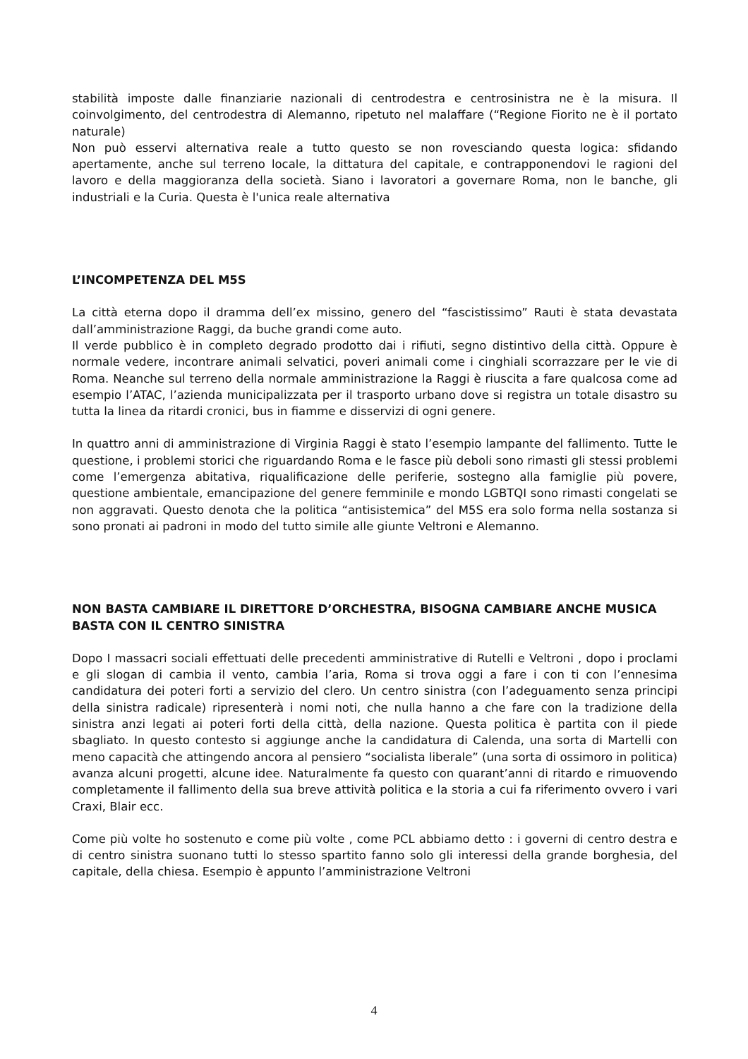stabilità imposte dalle finanziarie nazionali di centrodestra e centrosinistra ne è la misura. Il coinvolgimento, del centrodestra di Alemanno, ripetuto nel malaffare (“Regione Fiorito ne è il portato naturale)
Non può esservi alternativa reale a tutto questo se non rovesciando questa logica: sfidando apertamente, anche sul terreno locale, la dittatura del capitale, e contrapponendovi le ragioni del lavoro e della maggioranza della società. Siano i lavoratori a governare Roma, non le banche, gli industriali e la Curia. Questa è l'unica reale alternativa
L’INCOMPETENZA DEL M5S
La città eterna dopo il dramma dell’ex missino, genero del “fascistissimo” Rauti è stata devastata dall’amministrazione Raggi, da buche grandi come auto.
Il verde pubblico è in completo degrado prodotto dai i rifiuti, segno distintivo della città. Oppure è normale vedere, incontrare animali selvatici, poveri animali come i cinghiali scorrazzare per le vie di Roma. Neanche sul terreno della normale amministrazione la Raggi è riuscita a fare qualcosa come ad esempio l’ATAC, l’azienda municipalizzata per il trasporto urbano dove si registra un totale disastro su tutta la linea da ritardi cronici, bus in fiamme e disservizi di ogni genere.
In quattro anni di amministrazione di Virginia Raggi è stato l’esempio lampante del fallimento. Tutte le questione, i problemi storici che riguardando Roma e le fasce più deboli sono rimasti gli stessi problemi come l’emergenza abitativa, riqualificazione delle periferie, sostegno alla famiglie più povere, questione ambientale, emancipazione del genere femminile e mondo LGBTQI sono rimasti congelati se non aggravati. Questo denota che la politica “antisistemica” del M5S era solo forma nella sostanza si sono pronati ai padroni in modo del tutto simile alle giunte Veltroni e Alemanno.
NON BASTA CAMBIARE IL DIRETTORE D’ORCHESTRA, BISOGNA CAMBIARE ANCHE MUSICA
BASTA CON IL CENTRO SINISTRA
Dopo I massacri sociali effettuati delle precedenti amministrative di Rutelli e Veltroni , dopo i proclami e gli slogan di cambia il vento, cambia l’aria, Roma si trova oggi a fare i con ti con l’ennesima candidatura dei poteri forti a servizio del clero. Un centro sinistra (con l’adeguamento senza principi della sinistra radicale) ripresenterà i nomi noti, che nulla hanno a che fare con la tradizione della sinistra anzi legati ai poteri forti della città, della nazione. Questa politica è partita con il piede sbagliato. In questo contesto si aggiunge anche la candidatura di Calenda, una sorta di Martelli con meno capacità che attingendo ancora al pensiero “socialista liberale” (una sorta di ossimoro in politica) avanza alcuni progetti, alcune idee. Naturalmente fa questo con quarant’anni di ritardo e rimuovendo completamente il fallimento della sua breve attività politica e la storia a cui fa riferimento ovvero i vari Craxi, Blair ecc.
Come più volte ho sostenuto e come più volte , come PCL abbiamo detto : i governi di centro destra e di centro sinistra suonano tutti lo stesso spartito fanno solo gli interessi della grande borghesia, del capitale, della chiesa. Esempio è appunto l’amministrazione Veltroni
4